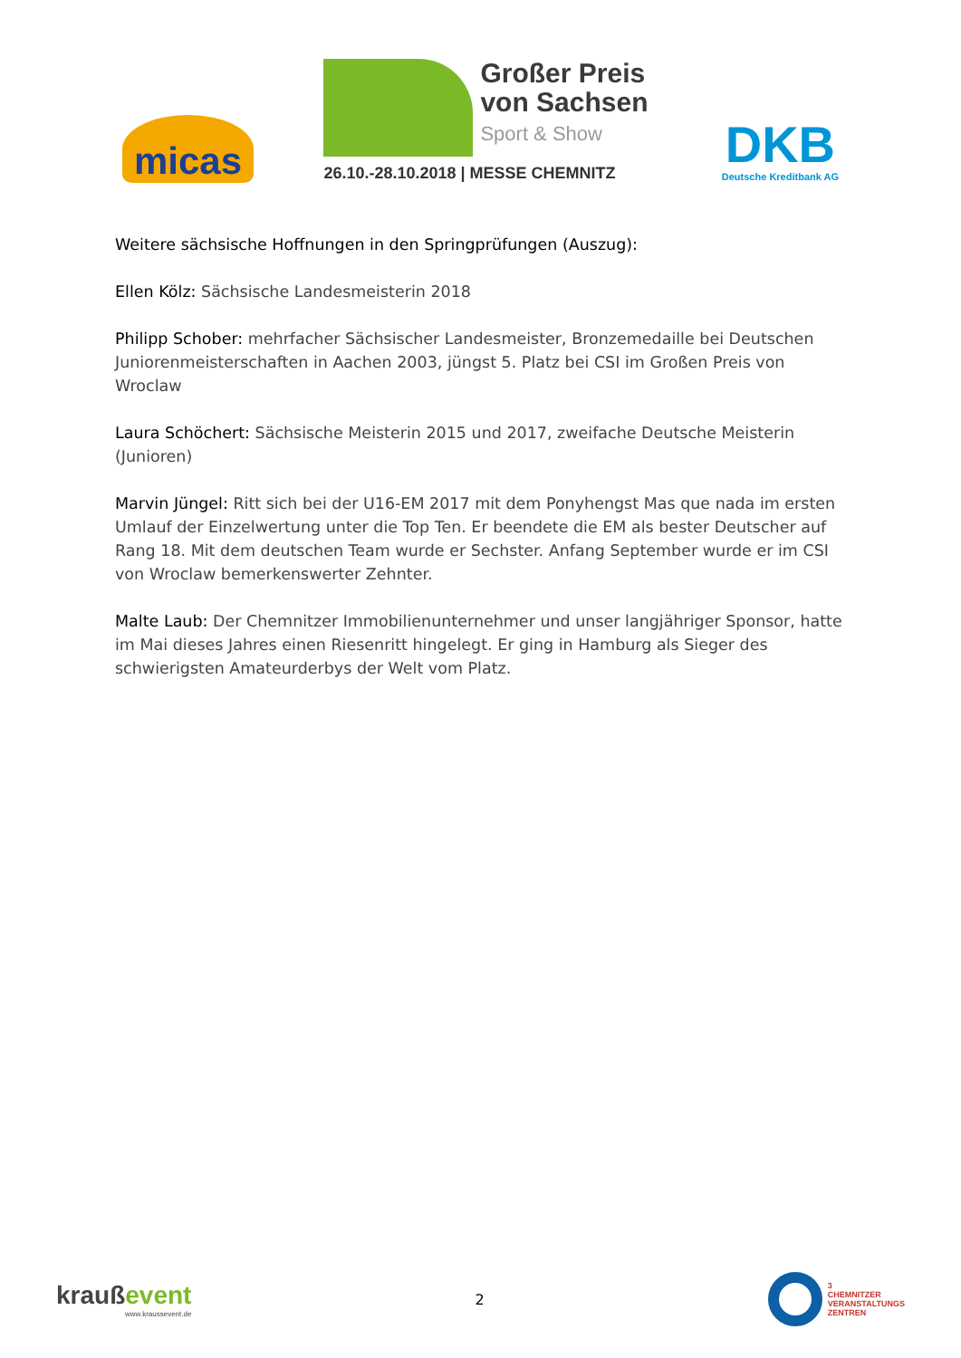micas
Großer Preis
von Sachsen
Sport & Show
26.10.-28.10.2018 | MESSE CHEMNITZ
DKB
Deutsche Kreditbank AG
Weitere sächsische Hoffnungen in den Springprüfungen (Auszug):
Ellen Kölz: Sächsische Landesmeisterin 2018
Philipp Schober: mehrfacher Sächsischer Landesmeister, Bronzemedaille bei Deutschen Juniorenmeisterschaften in Aachen 2003, jüngst 5. Platz bei CSI im Großen Preis von Wroclaw
Laura Schöchert: Sächsische Meisterin 2015 und 2017, zweifache Deutsche Meisterin (Junioren)
Marvin Jüngel: Ritt sich bei der U16-EM 2017 mit dem Ponyhengst Mas que nada im ersten Umlauf der Einzelwertung unter die Top Ten. Er beendete die EM als bester Deutscher auf Rang 18. Mit dem deutschen Team wurde er Sechster. Anfang September wurde er im CSI von Wroclaw bemerkenswerter Zehnter.
Malte Laub: Der Chemnitzer Immobilienunternehmer und unser langjähriger Sponsor, hatte im Mai dieses Jahres einen Riesenritt hingelegt. Er ging in Hamburg als Sieger des schwierigsten Amateurderbys der Welt vom Platz.
kraußevent
www.kraussevent.de
2
3
CHEMNITZER
VERANSTALTUNGS
ZENTREN